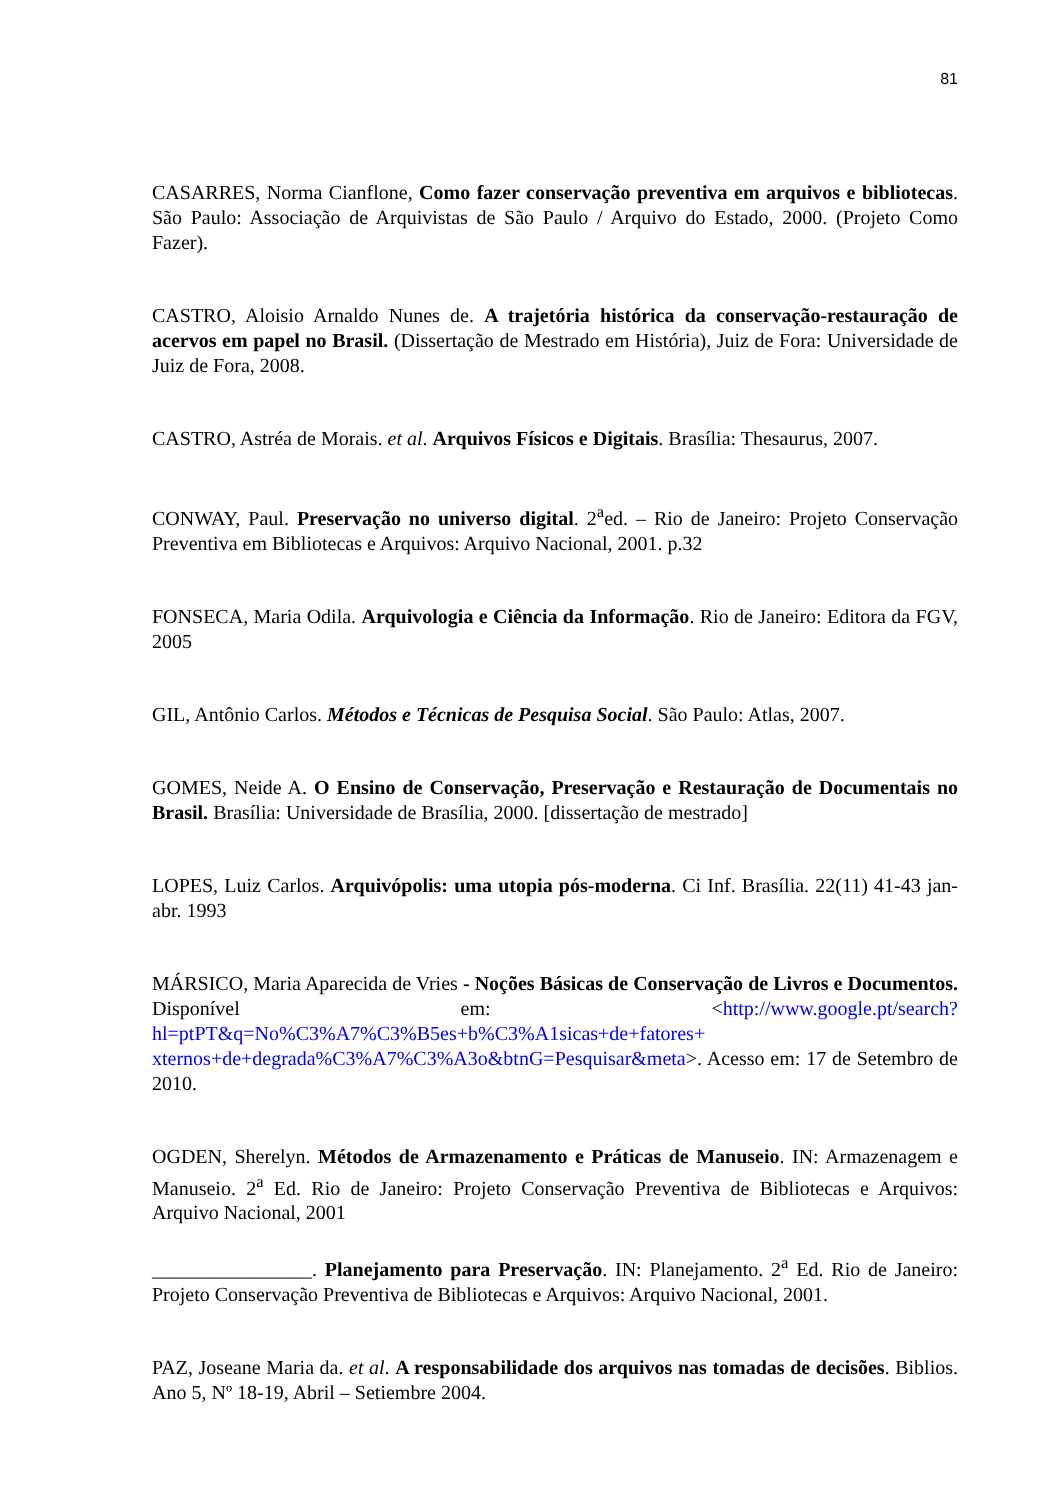81
CASARRES, Norma Cianflone, Como fazer conservação preventiva em arquivos e bibliotecas. São Paulo: Associação de Arquivistas de São Paulo / Arquivo do Estado, 2000. (Projeto Como Fazer).
CASTRO, Aloisio Arnaldo Nunes de. A trajetória histórica da conservação-restauração de acervos em papel no Brasil. (Dissertação de Mestrado em História), Juiz de Fora: Universidade de Juiz de Fora, 2008.
CASTRO, Astréa de Morais. et al. Arquivos Físicos e Digitais. Brasília: Thesaurus, 2007.
CONWAY, Paul. Preservação no universo digital. 2<sup>a</sup>ed. – Rio de Janeiro: Projeto Conservação Preventiva em Bibliotecas e Arquivos: Arquivo Nacional, 2001. p.32
FONSECA, Maria Odila. Arquivologia e Ciência da Informação. Rio de Janeiro: Editora da FGV, 2005
GIL, Antônio Carlos. Métodos e Técnicas de Pesquisa Social. São Paulo: Atlas, 2007.
GOMES, Neide A. O Ensino de Conservação, Preservação e Restauração de Documentais no Brasil. Brasília: Universidade de Brasília, 2000. [dissertação de mestrado]
LOPES, Luiz Carlos. Arquivópolis: uma utopia pós-moderna. Ci Inf. Brasília. 22(11) 41-43 jan-abr. 1993
MÁRSICO, Maria Aparecida de Vries - Noções Básicas de Conservação de Livros e Documentos. Disponível em: <http://www.google.pt/search?hl=ptPT&q=No%C3%A7%C3%B5es+b%C3%A1sicas+de+fatores+ xternos+de+degrada%C3%A7%C3%A3o&btnG=Pesquisar&meta>. Acesso em: 17 de Setembro de 2010.
OGDEN, Sherelyn. Métodos de Armazenamento e Práticas de Manuseio. IN: Armazenagem e Manuseio. 2<sup>a</sup> Ed. Rio de Janeiro: Projeto Conservação Preventiva de Bibliotecas e Arquivos: Arquivo Nacional, 2001
________________. Planejamento para Preservação. IN: Planejamento. 2<sup>a</sup> Ed. Rio de Janeiro: Projeto Conservação Preventiva de Bibliotecas e Arquivos: Arquivo Nacional, 2001.
PAZ, Joseane Maria da. et al. A responsabilidade dos arquivos nas tomadas de decisões. Biblios. Ano 5, Nº 18-19, Abril – Setiembre 2004.